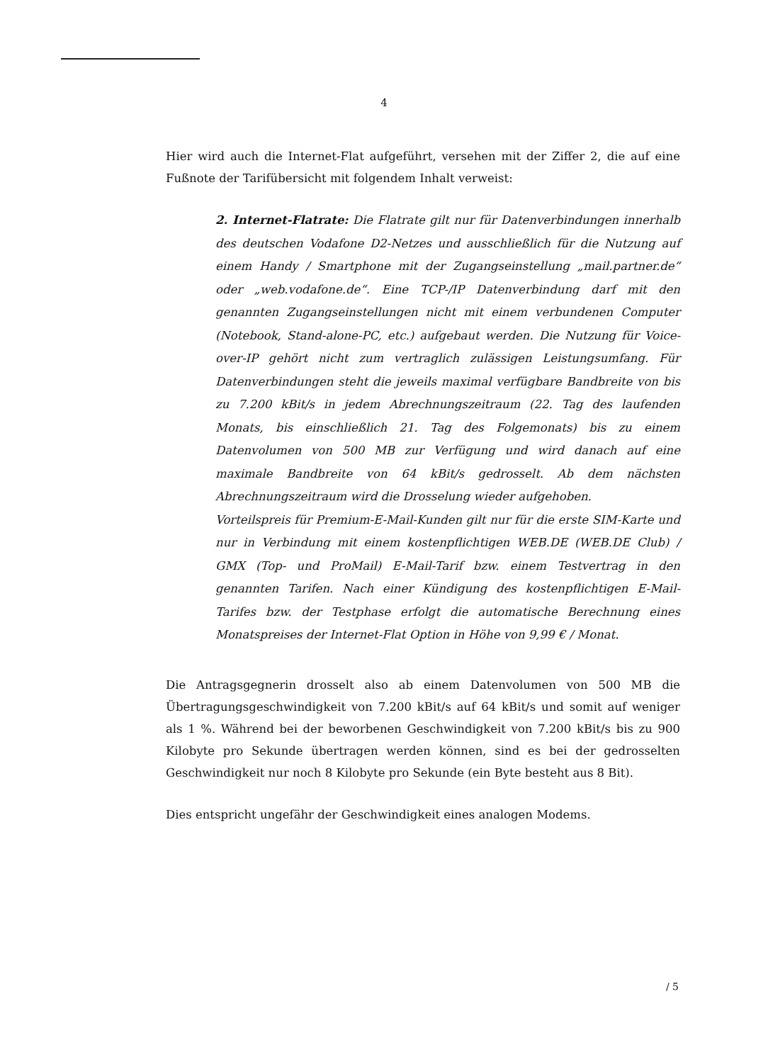4
Hier wird auch die Internet-Flat aufgeführt, versehen mit der Ziffer 2, die auf eine Fußnote der Tarifübersicht mit folgendem Inhalt verweist:
2. Internet-Flatrate: Die Flatrate gilt nur für Datenverbindungen innerhalb des deutschen Vodafone D2-Netzes und ausschließlich für die Nutzung auf einem Handy / Smartphone mit der Zugangseinstellung „mail.partner.de“ oder „web.vodafone.de“. Eine TCP-/IP Datenverbindung darf mit den genannten Zugangseinstellungen nicht mit einem verbundenen Computer (Notebook, Stand-alone-PC, etc.) aufgebaut werden. Die Nutzung für Voice-over-IP gehört nicht zum vertraglich zulässigen Leistungsumfang. Für Datenverbindungen steht die jeweils maximal verfügbare Bandbreite von bis zu 7.200 kBit/s in jedem Abrechnungszeitraum (22. Tag des laufenden Monats, bis einschließlich 21. Tag des Folgemonats) bis zu einem Datenvolumen von 500 MB zur Verfügung und wird danach auf eine maximale Bandbreite von 64 kBit/s gedrosselt. Ab dem nächsten Abrechnungszeitraum wird die Drosselung wieder aufgehoben.
Vorteilspreis für Premium-E-Mail-Kunden gilt nur für die erste SIM-Karte und nur in Verbindung mit einem kostenpflichtigen WEB.DE (WEB.DE Club) / GMX (Top- und ProMail) E-Mail-Tarif bzw. einem Testvertrag in den genannten Tarifen. Nach einer Kündigung des kostenpflichtigen E-Mail-Tarifes bzw. der Testphase erfolgt die automatische Berechnung eines Monatspreises der Internet-Flat Option in Höhe von 9,99 € / Monat.
Die Antragsgegnerin drosselt also ab einem Datenvolumen von 500 MB die Übertragungsgeschwindigkeit von 7.200 kBit/s auf 64 kBit/s und somit auf weniger als 1 %. Während bei der beworbenen Geschwindigkeit von 7.200 kBit/s bis zu 900 Kilobyte pro Sekunde übertragen werden können, sind es bei der gedrosselten Geschwindigkeit nur noch 8 Kilobyte pro Sekunde (ein Byte besteht aus 8 Bit).
Dies entspricht ungefähr der Geschwindigkeit eines analogen Modems.
/ 5